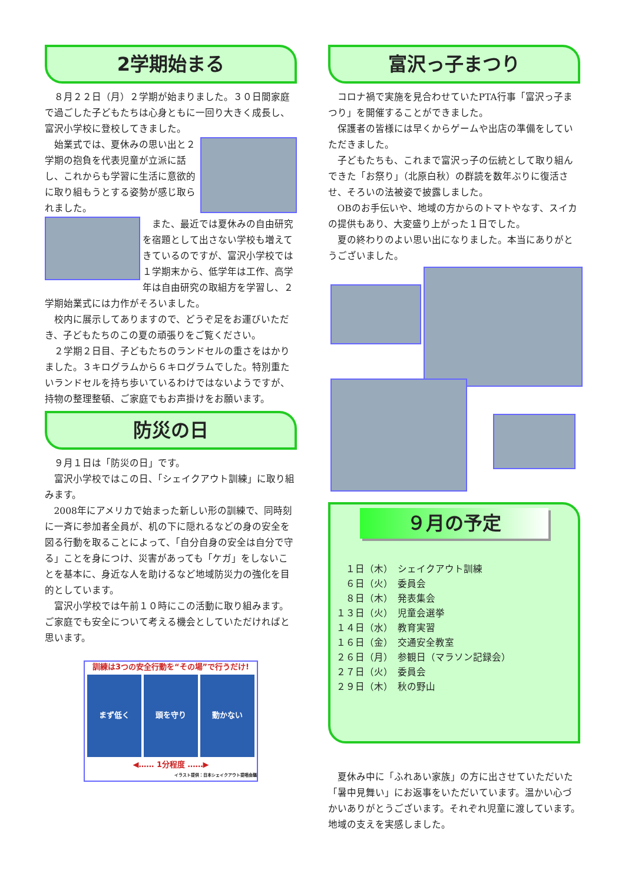2学期始まる
８月２２日（月）２学期が始まりました。３０日間家庭で過ごした子どもたちは心身ともに一回り大きく成長し、富沢小学校に登校してきました。
始業式では、夏休みの思い出と２学期の抱負を代表児童が立派に話し、これからも学習に生活に意欲的に取り組もうとする姿勢が感じ取られました。
また、最近では夏休みの自由研究を宿題として出さない学校も増えてきているのですが、富沢小学校では１学期末から、低学年は工作、高学年は自由研究の取組方を学習し、２学期始業式には力作がそろいました。
校内に展示してありますので、どうぞ足をお運びいただき、子どもたちのこの夏の頑張りをご覧ください。
２学期２日目、子どもたちのランドセルの重さをはかりました。３キログラムから６キログラムでした。特別重たいランドセルを持ち歩いているわけではないようですが、持物の整理整頓、ご家庭でもお声掛けをお願います。
防災の日
９月１日は「防災の日」です。
富沢小学校ではこの日、「シェイクアウト訓練」に取り組みます。
2008年にアメリカで始まった新しい形の訓練で、同時刻に一斉に参加者全員が、机の下に隠れるなどの身の安全を図る行動を取ることによって、「自分自身の安全は自分で守る」ことを身につけ、災害があっても「ケガ」をしないことを基本に、身近な人を助けるなど地域防災力の強化を目的としています。
富沢小学校では午前１０時にこの活動に取り組みます。ご家庭でも安全について考える機会としていただければと思います。
訓練は3つの安全行動を“その場”で行うだけ!
まず低く
頭を守り 動かない
◀‥‥‥ 1分程度 ‥‥‥▶
イラスト提供：日本シェイクアウト提唱会議
富沢っ子まつり
コロナ禍で実施を見合わせていたPTA行事「富沢っ子まつり」を開催することができました。
保護者の皆様には早くからゲームや出店の準備をしていただきました。
子どもたちも、これまで富沢っ子の伝統として取り組んできた「お祭り」（北原白秋）の群読を数年ぶりに復活させ、そろいの法被姿で披露しました。
OBのお手伝いや、地域の方からのトマトやなす、スイカの提供もあり、大変盛り上がった１日でした。
夏の終わりのよい思い出になりました。本当にありがとうございました。
９月の予定
　１日（木）　シェイクアウト訓練
　６日（火）　委員会
　８日（木）　発表集会
１３日（火）　児童会選挙
１４日（水）　教育実習
１６日（金）　交通安全教室
２６日（月）　参観日（マラソン記録会）
２７日（火）　委員会
２９日（木）　秋の野山
夏休み中に「ふれあい家族」の方に出させていただいた「暑中見舞い」にお返事をいただいています。温かい心づかいありがとうございます。それぞれ児童に渡しています。地域の支えを実感しました。